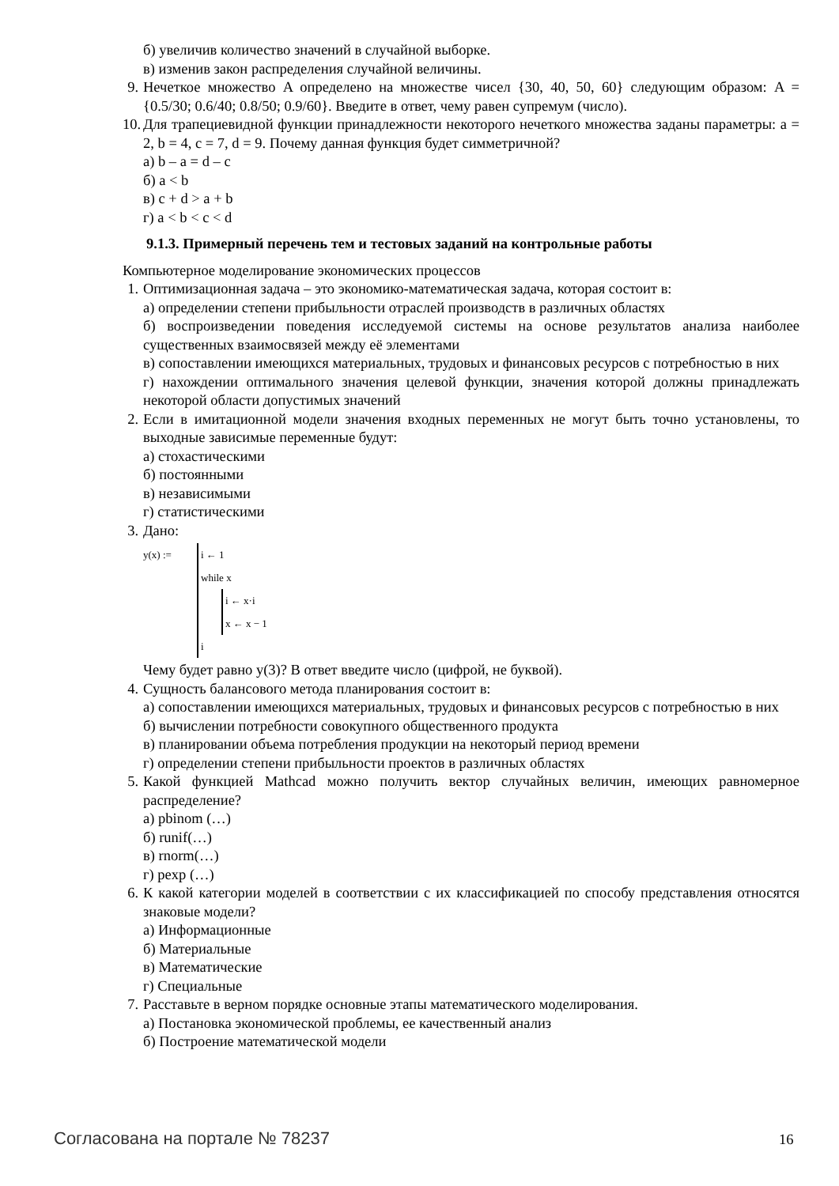б) увеличив количество значений в случайной выборке.
в) изменив закон распределения случайной величины.
9. Нечеткое множество A определено на множестве чисел {30, 40, 50, 60} следующим образом: A = {0.5/30; 0.6/40; 0.8/50; 0.9/60}. Введите в ответ, чему равен супремум (число).
10. Для трапециевидной функции принадлежности некоторого нечеткого множества заданы параметры: a = 2, b = 4, c = 7, d = 9. Почему данная функция будет симметричной?
а) b – a = d – c
б) a < b
в) c + d > a + b
г) a < b < c < d
9.1.3. Примерный перечень тем и тестовых заданий на контрольные работы
Компьютерное моделирование экономических процессов
1. Оптимизационная задача – это экономико-математическая задача, которая состоит в:
а) определении степени прибыльности отраслей производств в различных областях
б) воспроизведении поведения исследуемой системы на основе результатов анализа наиболее существенных взаимосвязей между её элементами
в) сопоставлении имеющихся материальных, трудовых и финансовых ресурсов с потребностью в них
г) нахождении оптимального значения целевой функции, значения которой должны принадлежать некоторой области допустимых значений
2. Если в имитационной модели значения входных переменных не могут быть точно установлены, то выходные зависимые переменные будут:
а) стохастическими
б) постоянными
в) независимыми
г) статистическими
3. Дано:
y(x) := i ← 1
while x
i ← x·i
x ← x − 1
i
Чему будет равно y(3)? В ответ введите число (цифрой, не буквой).
4. Сущность балансового метода планирования состоит в:
а) сопоставлении имеющихся материальных, трудовых и финансовых ресурсов с потребностью в них
б) вычислении потребности совокупного общественного продукта
в) планировании объема потребления продукции на некоторый период времени
г) определении степени прибыльности проектов в различных областях
5. Какой функцией Mathcad можно получить вектор случайных величин, имеющих равномерное распределение?
а) pbinom (…)
б) runif(…)
в) rnorm(…)
г) pexp (…)
6. К какой категории моделей в соответствии с их классификацией по способу представления относятся знаковые модели?
а) Информационные
б) Материальные
в) Математические
г) Специальные
7. Расставьте в верном порядке основные этапы математического моделирования.
а) Постановка экономической проблемы, ее качественный анализ
б) Построение математической модели
Согласована на портале № 78237 16